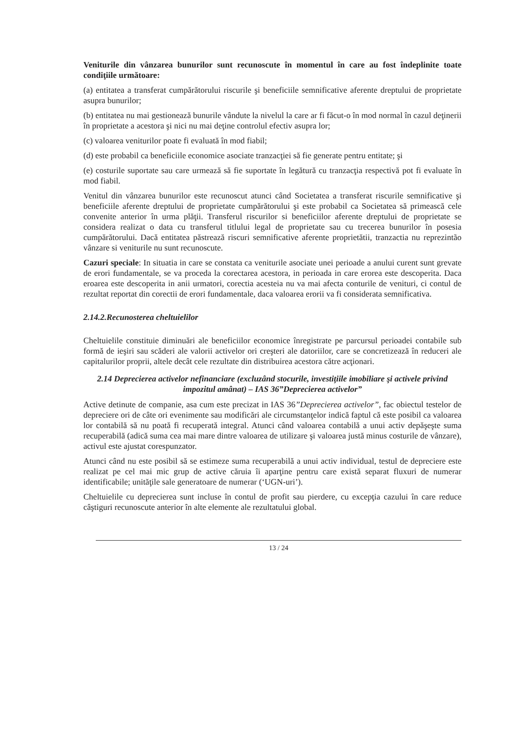Veniturile din vânzarea bunurilor sunt recunoscute în momentul în care au fost îndeplinite toate condiţiile următoare:
(a) entitatea a transferat cumpărătorului riscurile şi beneficiile semnificative aferente dreptului de proprietate asupra bunurilor;
(b) entitatea nu mai gestionează bunurile vândute la nivelul la care ar fi făcut-o în mod normal în cazul deţinerii în proprietate a acestora şi nici nu mai deţine controlul efectiv asupra lor;
(c) valoarea veniturilor poate fi evaluată în mod fiabil;
(d) este probabil ca beneficiile economice asociate tranzacţiei să fie generate pentru entitate; şi
(e) costurile suportate sau care urmează să fie suportate în legătură cu tranzacţia respectivă pot fi evaluate în mod fiabil.
Venitul din vânzarea bunurilor este recunoscut atunci când Societatea a transferat riscurile semnificative şi beneficiile aferente dreptului de proprietate cumpărătorului şi este probabil ca Societatea să primească cele convenite anterior în urma plăţii. Transferul riscurilor si beneficiilor aferente dreptului de proprietate se considera realizat o data cu transferul titlului legal de proprietate sau cu trecerea bunurilor în posesia cumpărătorului. Dacă entitatea păstrează riscuri semnificative aferente proprietătii, tranzactia nu reprezintão vânzare si veniturile nu sunt recunoscute.
Cazuri speciale: In situatia in care se constata ca veniturile asociate unei perioade a anului curent sunt grevate de erori fundamentale, se va proceda la corectarea acestora, in perioada in care erorea este descoperita. Daca eroarea este descoperita in anii urmatori, corectia acesteia nu va mai afecta conturile de venituri, ci contul de rezultat reportat din corectii de erori fundamentale, daca valoarea erorii va fi considerata semnificativa.
2.14.2.Recunosterea cheltuielilor
Cheltuielile constituie diminuări ale beneficiilor economice înregistrate pe parcursul perioadei contabile sub formă de ieşiri sau scăderi ale valorii activelor ori creşteri ale datoriilor, care se concretizează în reduceri ale capitalurilor proprii, altele decât cele rezultate din distribuirea acestora către acţionari.
2.14 Deprecierea activelor nefinanciare (excluzând stocurile, investiţiile imobiliare şi activele privind impozitul amânat) – IAS 36”Deprecierea activelor”
Active detinute de companie, asa cum este precizat in IAS 36”Deprecierea activelor”, fac obiectul testelor de depreciere ori de câte ori evenimente sau modificări ale circumstanţelor indică faptul că este posibil ca valoarea lor contabilă să nu poată fi recuperată integral. Atunci când valoarea contabilă a unui activ depăşeşte suma recuperabilă (adică suma cea mai mare dintre valoarea de utilizare şi valoarea justă minus costurile de vânzare), activul este ajustat corespunzator.
Atunci când nu este posibil să se estimeze suma recuperabilă a unui activ individual, testul de depreciere este realizat pe cel mai mic grup de active căruia îi aparţine pentru care există separat fluxuri de numerar identificabile; unităţile sale generatoare de numerar (‘UGN-uri’).
Cheltuielile cu deprecierea sunt incluse în contul de profit sau pierdere, cu excepţia cazului în care reduce câştiguri recunoscute anterior în alte elemente ale rezultatului global.
13 / 24